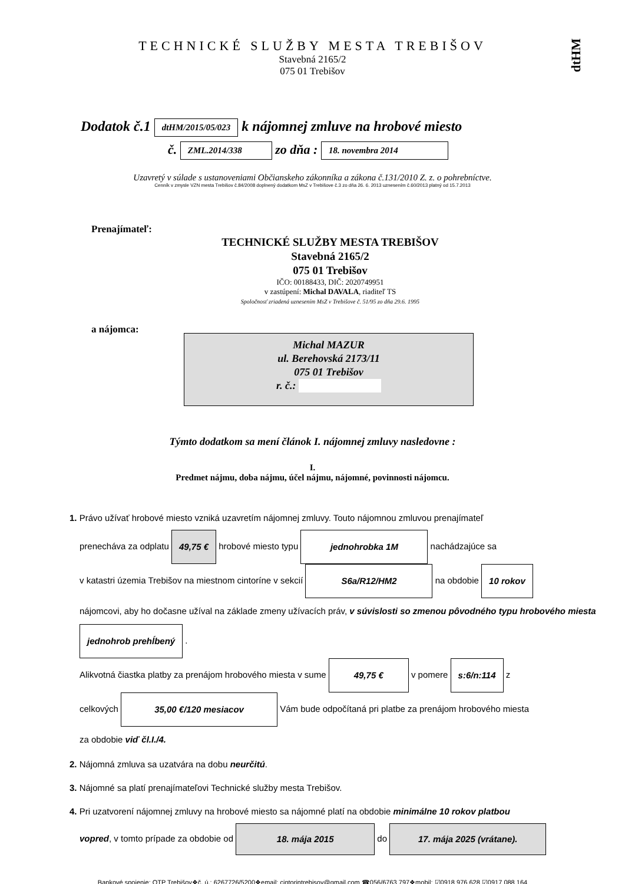dtHM
TECHNICKÉ SLUŽBY MESTA TREBIŠOV
Stavebná 2165/2
075 01 Trebišov
Dodatok č.1 dtHM/2015/05/023 k nájomnej zmluve na hrobové miesto
č. ZML.2014/338 zo dňa : 18. novembra 2014
Uzavretý v súlade s ustanoveniami Občianskeho zákonníka a zákona č.131/2010 Z. z. o pohrebníctve.
Cenník v zmysle VZN mesta Trebišov č.84/2008 doplnený dodatkom MsZ v Trebišove č.3 zo dňa 26. 6. 2013 uznesením č.60/2013 platný od 15.7.2013
Prenajímateľ:
TECHNICKÉ SLUŽBY MESTA TREBIŠOV
Stavebná 2165/2
075 01 Trebišov
IČO: 00188433, DIČ: 2020749951
v zastúpení: Michal DAVALA, riaditeľ TS
Spoločnosť zriadená uznesením MsZ v Trebišove č. 51/95 zo dňa 29.6. 1995
a nájomca:
Michal MAZUR
ul. Berehovská 2173/11
075 01 Trebišov
r. č.:
Týmto dodatkom sa mení článok I. nájomnej zmluvy nasledovne :
I.
Predmet nájmu, doba nájmu, účel nájmu, nájomné, povinnosti nájomcu.
1. Právo užívať hrobové miesto vzniká uzavretím nájomnej zmluvy. Touto nájomnou zmluvou prenajímateľ
prenecháva za odplatu 49,75 € hrobové miesto typu jednohrobka 1M nachádzajúce sa
v katastri územia Trebišov na miestnom cintoríne v sekcií S6a/R12/HM2 na obdobie 10 rokov
nájomcovi, aby ho dočasne užíval na základe zmeny užívacích práv, v súvislosti so zmenou pôvodného typu hrobového miesta jednohrob prehĺbený .
Alikvotná čiastka platby za prenájom hrobového miesta v sume 49,75 € v pomere s:6/n:114 z
celkových 35,00 €/120 mesiacov Vám bude odpočítaná pri platbe za prenájom hrobového miesta
za obdobie viď čl.I./4.
2. Nájomná zmluva sa uzatvára na dobu neurčitú.
3. Nájomné sa platí prenajímateľovi Technické služby mesta Trebišov.
4. Pri uzatvorení nájomnej zmluvy na hrobové miesto sa nájomné platí na obdobie minimálne 10 rokov platbou
vopred, v tomto prípade za obdobie od 18. mája 2015 do 17. mája 2025 (vrátane).
Bankové spojenie: OTP Trebišov❖č. ú.: 6267726/5200❖email: cintorintrebisov@gmail.com ☎056/6763 797❖mobil: ☑0918 976 628 ☑0917 088 164